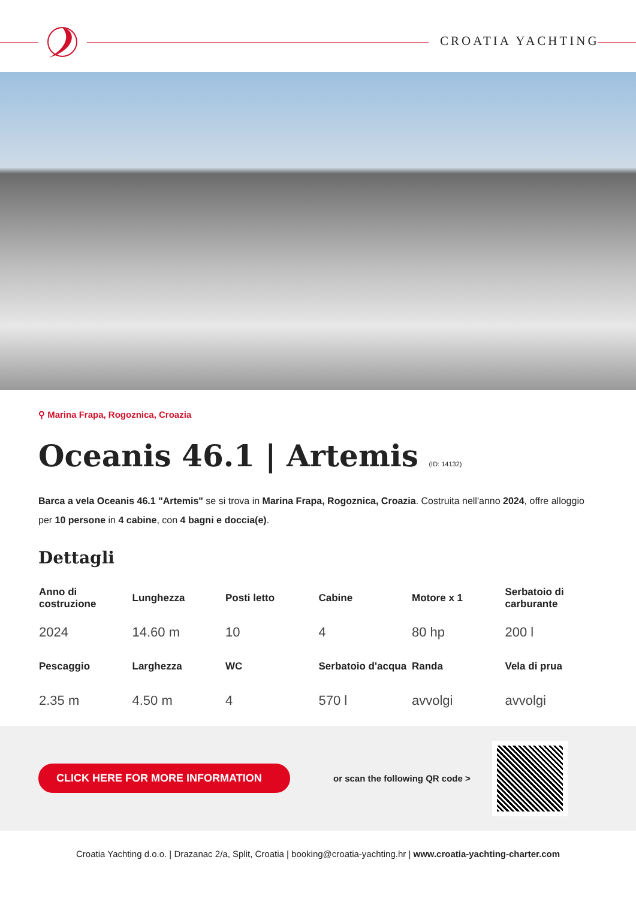CROATIA YACHTING
⚲ Marina Frapa, Rogoznica, Croazia
Oceanis 46.1 | Artemis (ID: 14132)
Barca a vela Oceanis 46.1 "Artemis" se si trova in Marina Frapa, Rogoznica, Croazia. Costruita nell'anno 2024, offre alloggio per 10 persone in 4 cabine, con 4 bagni e doccia(e).
Dettagli
| Anno di costruzione | Lunghezza | Posti letto | Cabine | Motore x 1 | Serbatoio di carburante |
| --- | --- | --- | --- | --- | --- |
| 2024 | 14.60 m | 10 | 4 | 80 hp | 200 l |
| Pescaggio | Larghezza | WC | Serbatoio d'acqua | Randa | Vela di prua |
| 2.35 m | 4.50 m | 4 | 570 l | avvolgi | avvolgi |
CLICK HERE FOR MORE INFORMATION
or scan the following QR code >
Croatia Yachting d.o.o. | Drazanac 2/a, Split, Croatia | booking@croatia-yachting.hr | www.croatia-yachting-charter.com